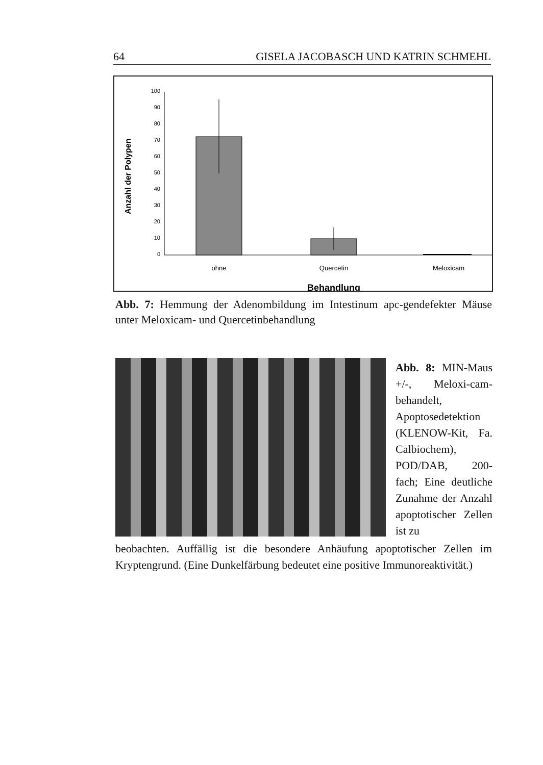64 GISELA JACOBASCH UND KATRIN SCHMEHL
Anzahl der Polypen
100
90
80
70
60
50
40
30
20
10
0
ohne
Quercetin
Meloxicam
Behandlung
Abb. 7: Hemmung der Adenombildung im Intestinum apc-gendefekter Mäuse unter Meloxicam- und Quercetinbehandlung
Abb. 8: MIN-Maus +/-, Meloxi-cam-behandelt, Apoptosedetektion (KLENOW-Kit, Fa. Calbiochem), POD/DAB, 200-fach; Eine deutliche Zunahme der Anzahl apoptotischer Zellen ist zu
beobachten. Auffällig ist die besondere Anhäufung apoptotischer Zellen im Kryptengrund. (Eine Dunkelfärbung bedeutet eine positive Immunoreaktivität.)